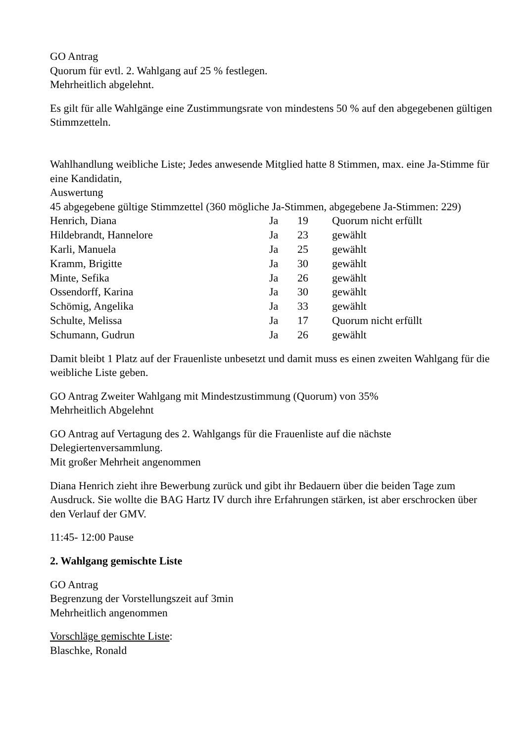GO Antrag
Quorum für evtl. 2. Wahlgang auf 25 % festlegen.
Mehrheitlich abgelehnt.
Es gilt für alle Wahlgänge eine Zustimmungsrate von mindestens 50 % auf den abgegebenen gültigen Stimmzetteln.
Wahlhandlung weibliche Liste; Jedes anwesende Mitglied hatte 8 Stimmen, max. eine Ja-Stimme für eine Kandidatin,
Auswertung
45 abgegebene gültige Stimmzettel (360 mögliche Ja-Stimmen, abgegebene Ja-Stimmen: 229)
| Henrich, Diana | Ja | 19 | Quorum nicht erfüllt |
| Hildebrandt, Hannelore | Ja | 23 | gewählt |
| Karli, Manuela | Ja | 25 | gewählt |
| Kramm, Brigitte | Ja | 30 | gewählt |
| Minte, Sefika | Ja | 26 | gewählt |
| Ossendorff, Karina | Ja | 30 | gewählt |
| Schömig, Angelika | Ja | 33 | gewählt |
| Schulte, Melissa | Ja | 17 | Quorum nicht erfüllt |
| Schumann, Gudrun | Ja | 26 | gewählt |
Damit bleibt 1 Platz auf der Frauenliste unbesetzt und damit muss es einen zweiten Wahlgang für die weibliche Liste geben.
GO Antrag Zweiter Wahlgang mit Mindestzustimmung (Quorum) von 35%
Mehrheitlich Abgelehnt
GO Antrag auf Vertagung des 2. Wahlgangs für die Frauenliste auf die nächste Delegiertenversammlung.
Mit großer Mehrheit angenommen
Diana Henrich zieht ihre Bewerbung zurück und gibt ihr Bedauern über die beiden Tage zum Ausdruck. Sie wollte die BAG Hartz IV durch ihre Erfahrungen stärken, ist aber erschrocken über den Verlauf der GMV.
11:45- 12:00 Pause
2. Wahlgang gemischte Liste
GO Antrag
Begrenzung der Vorstellungszeit auf 3min
Mehrheitlich angenommen
Vorschläge gemischte Liste:
Blaschke, Ronald